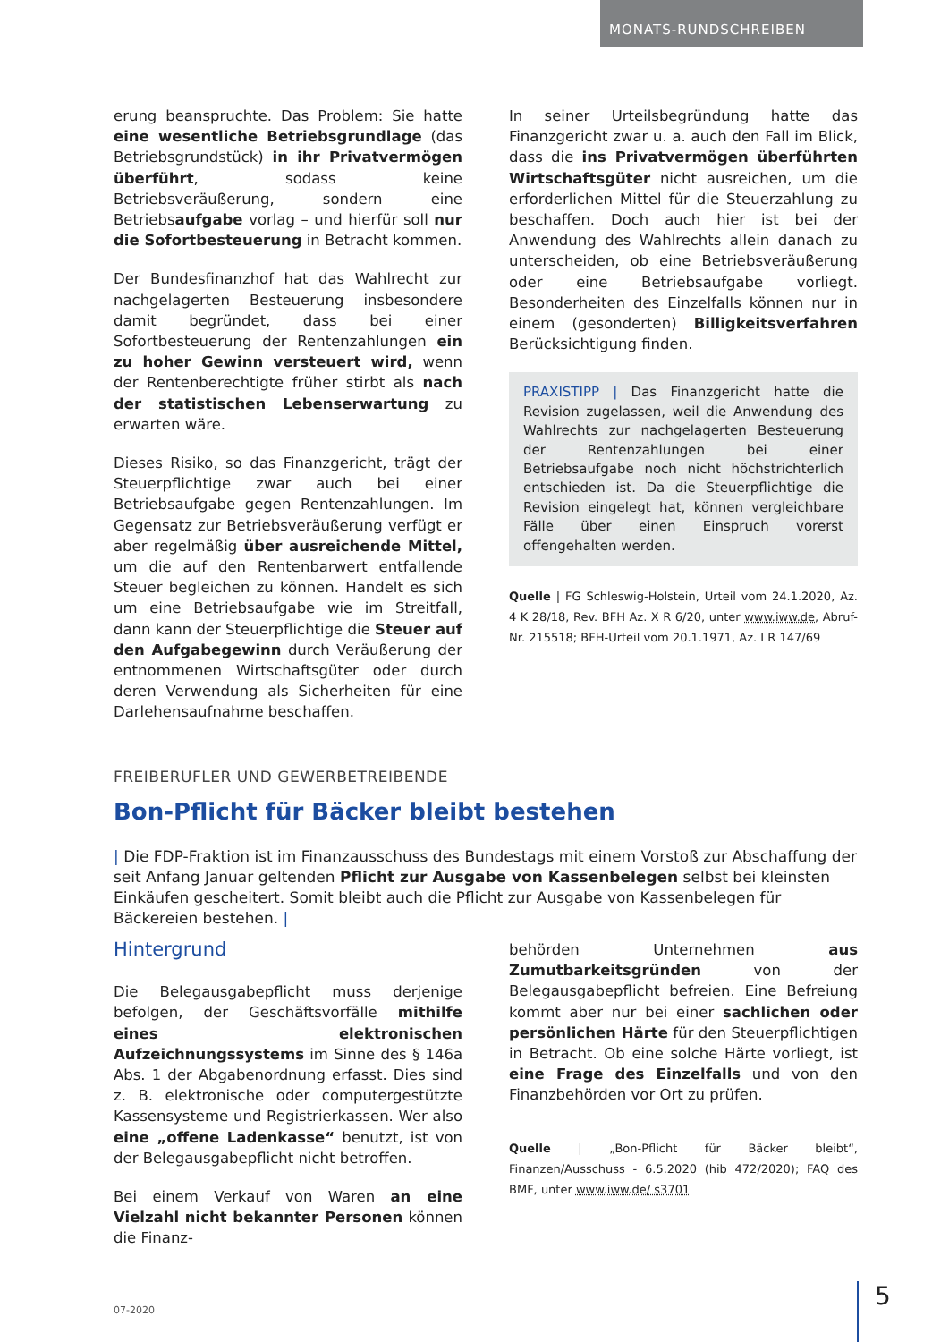MONATS-RUNDSCHREIBEN
erung beanspruchte. Das Problem: Sie hatte eine wesentliche Betriebsgrundlage (das Betriebsgrundstück) in ihr Privatvermögen überführt, sodass keine Betriebsveräußerung, sondern eine Betriebsaufgabe vorlag – und hierfür soll nur die Sofortbesteuerung in Betracht kommen.
Der Bundesfinanzhof hat das Wahlrecht zur nachgelagerten Besteuerung insbesondere damit begründet, dass bei einer Sofortbesteuerung der Rentenzahlungen ein zu hoher Gewinn versteuert wird, wenn der Rentenberechtigte früher stirbt als nach der statistischen Lebenserwartung zu erwarten wäre.
Dieses Risiko, so das Finanzgericht, trägt der Steuerpflichtige zwar auch bei einer Betriebsaufgabe gegen Rentenzahlungen. Im Gegensatz zur Betriebsveräußerung verfügt er aber regelmäßig über ausreichende Mittel, um die auf den Rentenbarwert entfallende Steuer begleichen zu können. Handelt es sich um eine Betriebsaufgabe wie im Streitfall, dann kann der Steuerpflichtige die Steuer auf den Aufgabegewinn durch Veräußerung der entnommenen Wirtschaftsgüter oder durch deren Verwendung als Sicherheiten für eine Darlehensaufnahme beschaffen.
In seiner Urteilsbegründung hatte das Finanzgericht zwar u. a. auch den Fall im Blick, dass die ins Privatvermögen überführten Wirtschaftsgüter nicht ausreichen, um die erforderlichen Mittel für die Steuerzahlung zu beschaffen. Doch auch hier ist bei der Anwendung des Wahlrechts allein danach zu unterscheiden, ob eine Betriebsveräußerung oder eine Betriebsaufgabe vorliegt. Besonderheiten des Einzelfalls können nur in einem (gesonderten) Billigkeitsverfahren Berücksichtigung finden.
PRAXISTIPP | Das Finanzgericht hatte die Revision zugelassen, weil die Anwendung des Wahlrechts zur nachgelagerten Besteuerung der Rentenzahlungen bei einer Betriebsaufgabe noch nicht höchstrichterlich entschieden ist. Da die Steuerpflichtige die Revision eingelegt hat, können vergleichbare Fälle über einen Einspruch vorerst offengehalten werden.
Quelle | FG Schleswig-Holstein, Urteil vom 24.1.2020, Az. 4 K 28/18, Rev. BFH Az. X R 6/20, unter www.iww.de, Abruf-Nr. 215518; BFH-Urteil vom 20.1.1971, Az. I R 147/69
FREIBERUFLER UND GEWERBETREIBENDE
Bon-Pflicht für Bäcker bleibt bestehen
| Die FDP-Fraktion ist im Finanzausschuss des Bundestags mit einem Vorstoß zur Abschaffung der seit Anfang Januar geltenden Pflicht zur Ausgabe von Kassenbelegen selbst bei kleinsten Einkäufen gescheitert. Somit bleibt auch die Pflicht zur Ausgabe von Kassenbelegen für Bäckereien bestehen. |
Hintergrund
Die Belegausgabepflicht muss derjenige befolgen, der Geschäftsvorfälle mithilfe eines elektronischen Aufzeichnungssystems im Sinne des § 146a Abs. 1 der Abgabenordnung erfasst. Dies sind z. B. elektronische oder computergestützte Kassensysteme und Registrierkassen. Wer also eine „offene Ladenkasse“ benutzt, ist von der Belegausgabepflicht nicht betroffen.
Bei einem Verkauf von Waren an eine Vielzahl nicht bekannter Personen können die Finanz-
behörden Unternehmen aus Zumutbarkeitsgründen von der Belegausgabepflicht befreien. Eine Befreiung kommt aber nur bei einer sachlichen oder persönlichen Härte für den Steuerpflichtigen in Betracht. Ob eine solche Härte vorliegt, ist eine Frage des Einzelfalls und von den Finanzbehörden vor Ort zu prüfen.
Quelle | „Bon-Pflicht für Bäcker bleibt“, Finanzen/Ausschuss - 6.5.2020 (hib 472/2020); FAQ des BMF, unter www.iww.de/ s3701
07-2020 5